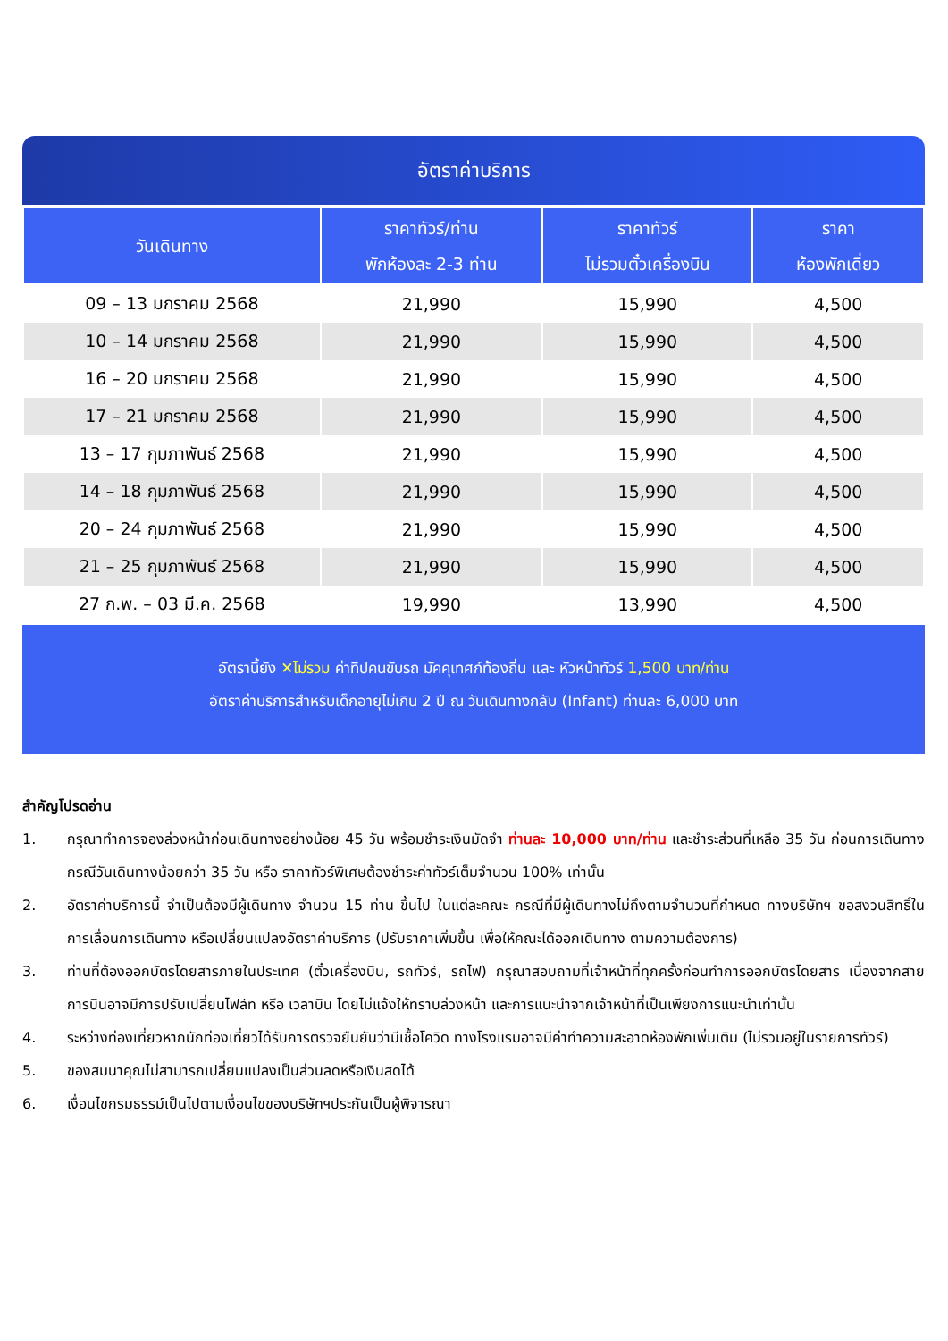อัตราค่าบริการ
| วันเดินทาง | ราคาทัวร์/ท่าน พักห้องละ 2-3 ท่าน | ราคาทัวร์ ไม่รวมตั๋วเครื่องบิน | ราคา ห้องพักเดี่ยว |
| --- | --- | --- | --- |
| 09 – 13 มกราคม 2568 | 21,990 | 15,990 | 4,500 |
| 10 – 14 มกราคม 2568 | 21,990 | 15,990 | 4,500 |
| 16 – 20 มกราคม 2568 | 21,990 | 15,990 | 4,500 |
| 17 – 21 มกราคม 2568 | 21,990 | 15,990 | 4,500 |
| 13 – 17 กุมภาพันธ์ 2568 | 21,990 | 15,990 | 4,500 |
| 14 – 18 กุมภาพันธ์ 2568 | 21,990 | 15,990 | 4,500 |
| 20 – 24 กุมภาพันธ์ 2568 | 21,990 | 15,990 | 4,500 |
| 21 – 25 กุมภาพันธ์ 2568 | 21,990 | 15,990 | 4,500 |
| 27 ก.พ. – 03 มี.ค. 2568 | 19,990 | 13,990 | 4,500 |
อัตรานี้ยัง ✕ไม่รวม ค่าทิปคนขับรถ มัคคุเทศก์ท้องถิ่น และ หัวหน้าทัวร์ 1,500 บาท/ท่าน
อัตราค่าบริการสำหรับเด็กอายุไม่เกิน 2 ปี ณ วันเดินทางกลับ (Infant) ท่านละ 6,000 บาท
สำคัญโปรดอ่าน
1. กรุณาทำการจองล่วงหน้าก่อนเดินทางอย่างน้อย 45 วัน พร้อมชำระเงินมัดจำ ท่านละ 10,000 บาท/ท่าน และชำระส่วนที่เหลือ 35 วัน ก่อนการเดินทาง กรณีวันเดินทางน้อยกว่า 35 วัน หรือ ราคาทัวร์พิเศษต้องชำระค่าทัวร์เต็มจำนวน 100% เท่านั้น
2. อัตราค่าบริการนี้ จำเป็นต้องมีผู้เดินทาง จำนวน 15 ท่าน ขึ้นไป ในแต่ละคณะ กรณีที่มีผู้เดินทางไม่ถึงตามจำนวนที่กำหนด ทางบริษัทฯ ขอสงวนสิทธิ์ในการเลื่อนการเดินทาง หรือเปลี่ยนแปลงอัตราค่าบริการ (ปรับราคาเพิ่มขึ้น เพื่อให้คณะได้ออกเดินทาง ตามความต้องการ)
3. ท่านที่ต้องออกบัตรโดยสารภายในประเทศ (ตั๋วเครื่องบิน, รถทัวร์, รถไฟ) กรุณาสอบถามที่เจ้าหน้าที่ทุกครั้งก่อนทำการออกบัตรโดยสาร เนื่องจากสายการบินอาจมีการปรับเปลี่ยนไฟล์ท หรือ เวลาบิน โดยไม่แจ้งให้ทราบล่วงหน้า และการแนะนำจากเจ้าหน้าที่เป็นเพียงการแนะนำเท่านั้น
4. ระหว่างท่องเที่ยวหากนักท่องเที่ยวได้รับการตรวจยืนยันว่ามีเชื้อโควิด ทางโรงแรมอาจมีค่าทำความสะอาดห้องพักเพิ่มเติม (ไม่รวมอยู่ในรายการทัวร์)
5. ของสมนาคุณไม่สามารถเปลี่ยนแปลงเป็นส่วนลดหรือเงินสดได้
6. เงื่อนไขกรมธรรม์เป็นไปตามเงื่อนไขของบริษัทฯประกันเป็นผู้พิจารณา